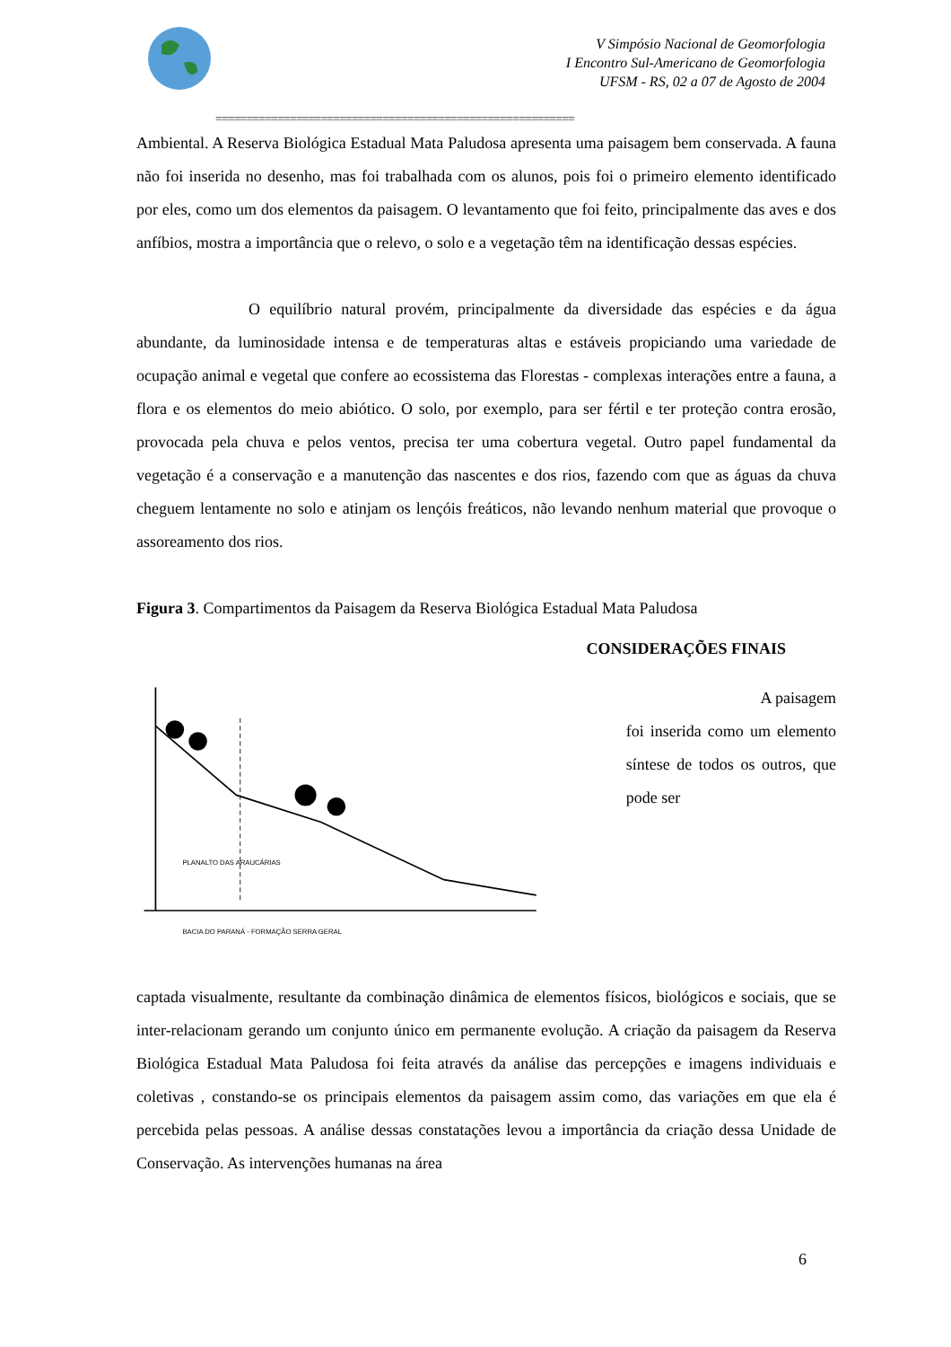V Simpósio Nacional de Geomorfologia
I Encontro Sul-Americano de Geomorfologia
UFSM - RS, 02 a 07 de Agosto de 2004
==========================================================
Ambiental. A Reserva Biológica Estadual Mata Paludosa apresenta uma paisagem bem conservada. A fauna não foi inserida no desenho, mas foi trabalhada com os alunos, pois foi o primeiro elemento identificado por eles, como um dos elementos da paisagem. O levantamento que foi feito, principalmente das aves e dos anfíbios, mostra a importância que o relevo, o solo e a vegetação têm na identificação dessas espécies.
O equilíbrio natural provém, principalmente da diversidade das espécies e da água abundante, da luminosidade intensa e de temperaturas altas e estáveis propiciando uma variedade de ocupação animal e vegetal que confere ao ecossistema das Florestas - complexas interações entre a fauna, a flora e os elementos do meio abiótico. O solo, por exemplo, para ser fértil e ter proteção contra erosão, provocada pela chuva e pelos ventos, precisa ter uma cobertura vegetal. Outro papel fundamental da vegetação é a conservação e a manutenção das nascentes e dos rios, fazendo com que as águas da chuva cheguem lentamente no solo e atinjam os lençóis freáticos, não levando nenhum material que provoque o assoreamento dos rios.
Figura 3. Compartimentos da Paisagem da Reserva Biológica Estadual Mata Paludosa
BACIA DO PARANÁ - FORMAÇÃO SERRA GERAL
PLANALTO DAS ARAUCÁRIAS
CONSIDERAÇÕES FINAIS
A paisagem
foi inserida como um elemento síntese de todos os outros, que pode ser
captada visualmente, resultante da combinação dinâmica de elementos físicos, biológicos e sociais, que se inter-relacionam gerando um conjunto único em permanente evolução. A criação da paisagem da Reserva Biológica Estadual Mata Paludosa foi feita através da análise das percepções e imagens individuais e coletivas , constando-se os principais elementos da paisagem assim como, das variações em que ela é percebida pelas pessoas. A análise dessas constatações levou a importância da criação dessa Unidade de Conservação. As intervenções humanas na área
6